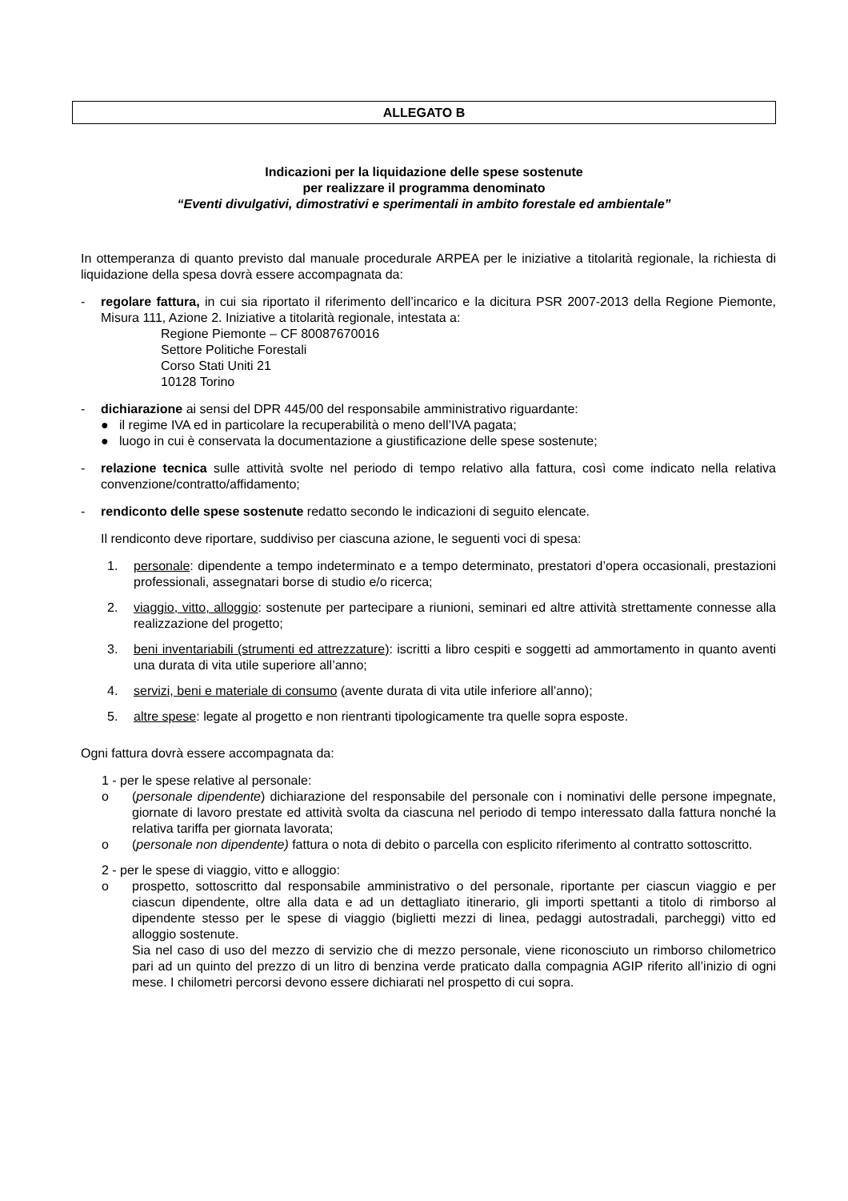ALLEGATO B
Indicazioni per la liquidazione delle spese sostenute
per realizzare il programma denominato
“Eventi divulgativi, dimostrativi e sperimentali in ambito forestale ed ambientale”
In ottemperanza di quanto previsto dal manuale procedurale ARPEA per le iniziative a titolarità regionale, la richiesta di liquidazione della spesa dovrà essere accompagnata da:
- regolare fattura, in cui sia riportato il riferimento dell’incarico e la dicitura PSR 2007-2013 della Regione Piemonte, Misura 111, Azione 2. Iniziative a titolarità regionale, intestata a:
Regione Piemonte – CF 80087670016
Settore Politiche Forestali
Corso Stati Uniti 21
10128 Torino
- dichiarazione ai sensi del DPR 445/00 del responsabile amministrativo riguardante:
● il regime IVA ed in particolare la recuperabilità o meno dell’IVA pagata;
● luogo in cui è conservata la documentazione a giustificazione delle spese sostenute;
- relazione tecnica sulle attività svolte nel periodo di tempo relativo alla fattura, così come indicato nella relativa convenzione/contratto/affidamento;
- rendiconto delle spese sostenute redatto secondo le indicazioni di seguito elencate.
Il rendiconto deve riportare, suddiviso per ciascuna azione, le seguenti voci di spesa:
1. personale: dipendente a tempo indeterminato e a tempo determinato, prestatori d’opera occasionali, prestazioni professionali, assegnatari borse di studio e/o ricerca;
2. viaggio, vitto, alloggio: sostenute per partecipare a riunioni, seminari ed altre attività strettamente connesse alla realizzazione del progetto;
3. beni inventariabili (strumenti ed attrezzature): iscritti a libro cespiti e soggetti ad ammortamento in quanto aventi una durata di vita utile superiore all’anno;
4. servizi, beni e materiale di consumo (avente durata di vita utile inferiore all’anno);
5. altre spese: legate al progetto e non rientranti tipologicamente tra quelle sopra esposte.
Ogni fattura dovrà essere accompagnata da:
1 - per le spese relative al personale:
o (personale dipendente) dichiarazione del responsabile del personale con i nominativi delle persone impegnate, giornate di lavoro prestate ed attività svolta da ciascuna nel periodo di tempo interessato dalla fattura nonché la relativa tariffa per giornata lavorata;
o (personale non dipendente) fattura o nota di debito o parcella con esplicito riferimento al contratto sottoscritto.
2 - per le spese di viaggio, vitto e alloggio:
o prospetto, sottoscritto dal responsabile amministrativo o del personale, riportante per ciascun viaggio e per ciascun dipendente, oltre alla data e ad un dettagliato itinerario, gli importi spettanti a titolo di rimborso al dipendente stesso per le spese di viaggio (biglietti mezzi di linea, pedaggi autostradali, parcheggi) vitto ed alloggio sostenute.
Sia nel caso di uso del mezzo di servizio che di mezzo personale, viene riconosciuto un rimborso chilometrico pari ad un quinto del prezzo di un litro di benzina verde praticato dalla compagnia AGIP riferito all’inizio di ogni mese. I chilometri percorsi devono essere dichiarati nel prospetto di cui sopra.